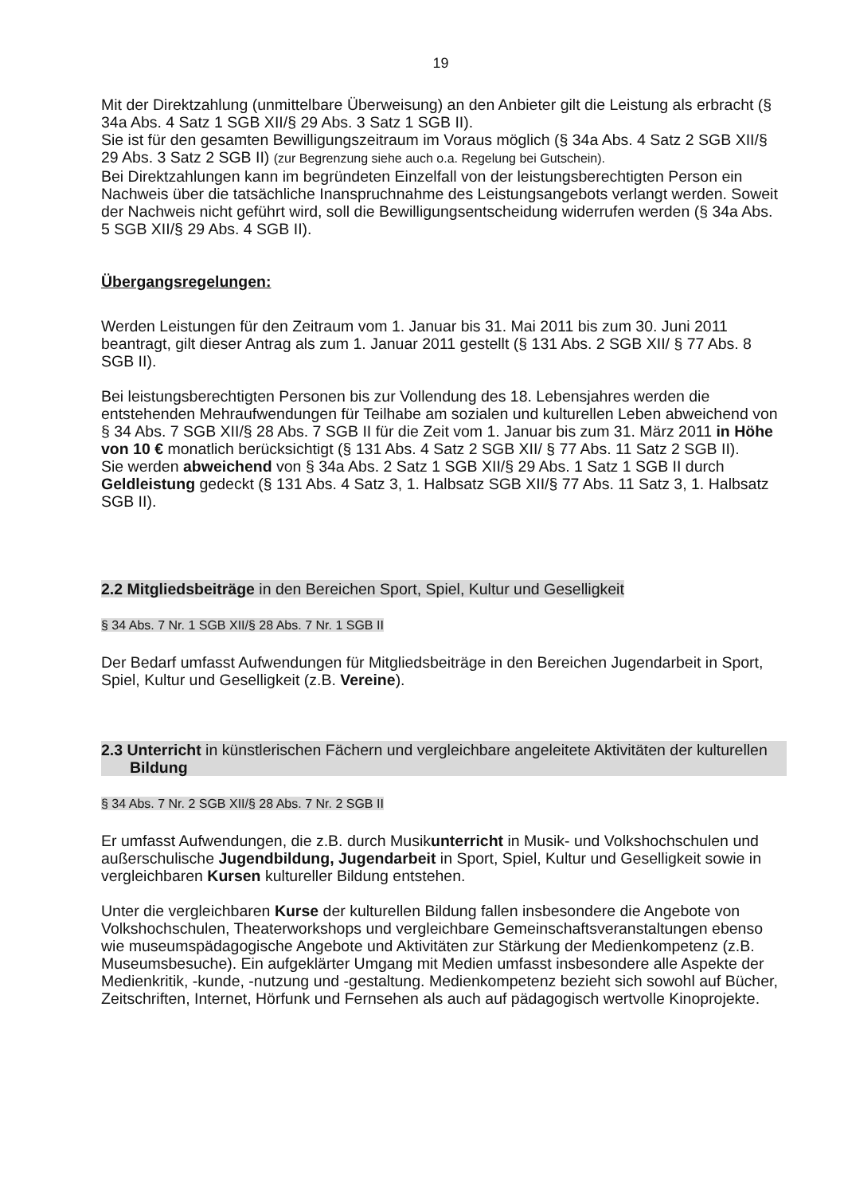19
Mit der Direktzahlung (unmittelbare Überweisung) an den Anbieter gilt die Leistung als erbracht (§ 34a Abs. 4 Satz 1 SGB XII/§ 29 Abs. 3 Satz 1 SGB II).
Sie ist für den gesamten Bewilligungszeitraum im Voraus möglich (§ 34a Abs. 4 Satz 2 SGB XII/§ 29 Abs. 3 Satz 2 SGB II) (zur Begrenzung siehe auch o.a. Regelung bei Gutschein).
Bei Direktzahlungen kann im begründeten Einzelfall von der leistungsberechtigten Person ein Nachweis über die tatsächliche Inanspruchnahme des Leistungsangebots verlangt werden. Soweit der Nachweis nicht geführt wird, soll die Bewilligungsentscheidung widerrufen werden (§ 34a Abs. 5 SGB XII/§ 29 Abs. 4 SGB II).
Übergangsregelungen:
Werden Leistungen für den Zeitraum vom 1. Januar bis 31. Mai 2011 bis zum 30. Juni 2011 beantragt, gilt dieser Antrag als zum 1. Januar 2011 gestellt (§ 131 Abs. 2 SGB XII/ § 77 Abs. 8 SGB II).
Bei leistungsberechtigten Personen bis zur Vollendung des 18. Lebensjahres werden die entstehenden Mehraufwendungen für Teilhabe am sozialen und kulturellen Leben abweichend von § 34 Abs. 7 SGB XII/§ 28 Abs. 7 SGB II für die Zeit vom 1. Januar bis zum 31. März 2011 in Höhe von 10 € monatlich berücksichtigt (§ 131 Abs. 4 Satz 2 SGB XII/ § 77 Abs. 11 Satz 2 SGB II).
Sie werden abweichend von § 34a Abs. 2 Satz 1 SGB XII/§ 29 Abs. 1 Satz 1 SGB II durch Geldleistung gedeckt (§ 131 Abs. 4 Satz 3, 1. Halbsatz SGB XII/§ 77 Abs. 11 Satz 3, 1. Halbsatz SGB II).
2.2 Mitgliedsbeiträge in den Bereichen Sport, Spiel, Kultur und Geselligkeit
§ 34 Abs. 7 Nr. 1 SGB XII/§ 28 Abs. 7 Nr. 1 SGB II
Der Bedarf umfasst Aufwendungen für Mitgliedsbeiträge in den Bereichen Jugendarbeit in Sport, Spiel, Kultur und Geselligkeit (z.B. Vereine).
2.3 Unterricht in künstlerischen Fächern und vergleichbare angeleitete Aktivitäten der kulturellen Bildung
§ 34 Abs. 7 Nr. 2 SGB XII/§ 28 Abs. 7 Nr. 2 SGB II
Er umfasst Aufwendungen, die z.B. durch Musikunterricht in Musik- und Volkshochschulen und außerschulische Jugendbildung, Jugendarbeit in Sport, Spiel, Kultur und Geselligkeit sowie in vergleichbaren Kursen kultureller Bildung entstehen.
Unter die vergleichbaren Kurse der kulturellen Bildung fallen insbesondere die Angebote von Volkshochschulen, Theaterworkshops und vergleichbare Gemeinschaftsveranstaltungen ebenso wie museumspädagogische Angebote und Aktivitäten zur Stärkung der Medienkompetenz (z.B. Museumsbesuche). Ein aufgeklärter Umgang mit Medien umfasst insbesondere alle Aspekte der Medienkritik, -kunde, -nutzung und -gestaltung. Medienkompetenz bezieht sich sowohl auf Bücher, Zeitschriften, Internet, Hörfunk und Fernsehen als auch auf pädagogisch wertvolle Kinoprojekte.